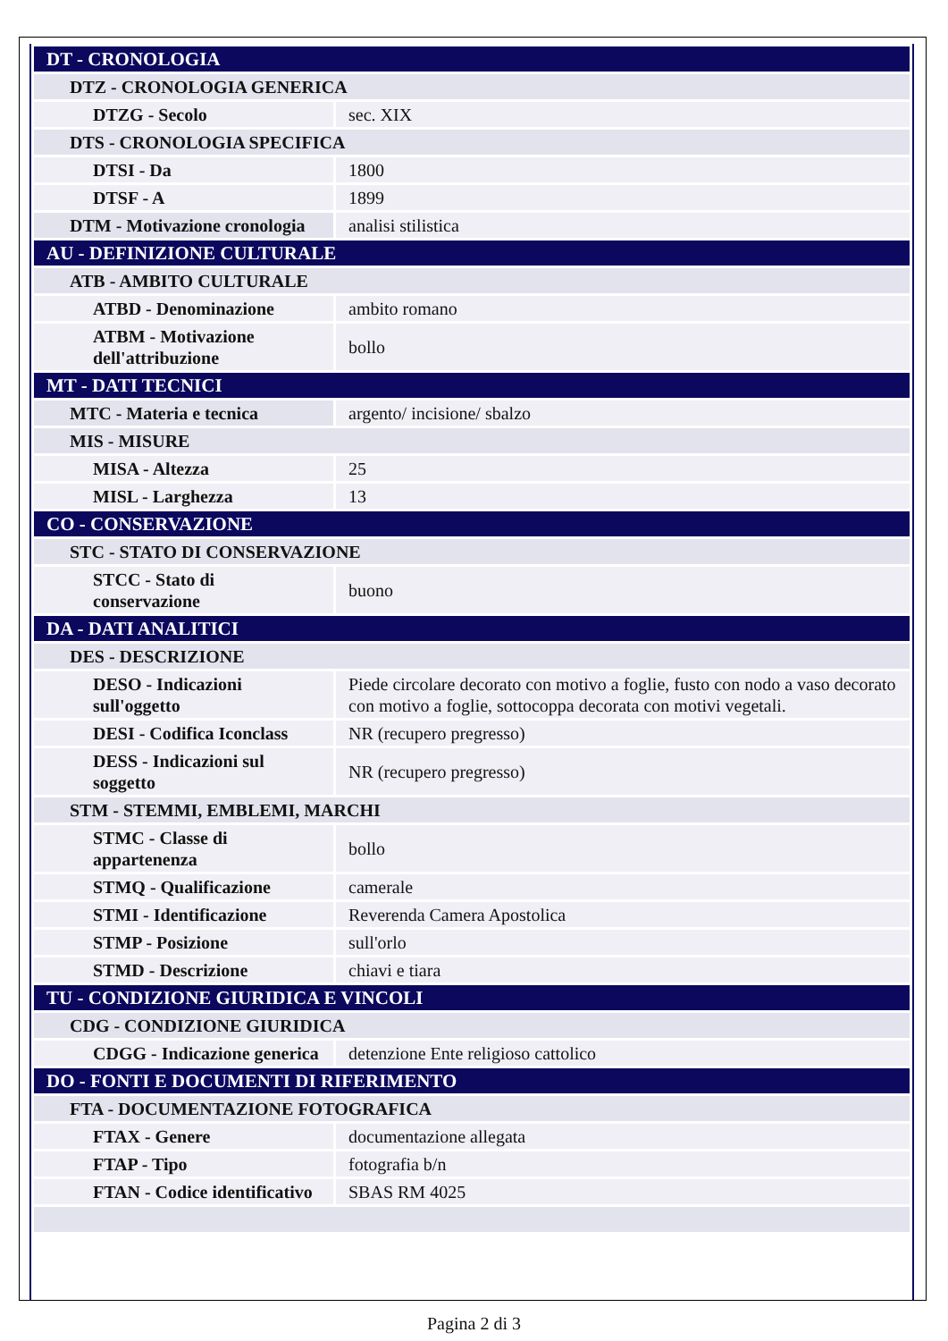| DT - CRONOLOGIA | |
| DTZ - CRONOLOGIA GENERICA | |
| DTZG - Secolo | sec. XIX |
| DTS - CRONOLOGIA SPECIFICA | |
| DTSI - Da | 1800 |
| DTSF - A | 1899 |
| DTM - Motivazione cronologia | analisi stilistica |
| AU - DEFINIZIONE CULTURALE | |
| ATB - AMBITO CULTURALE | |
| ATBD - Denominazione | ambito romano |
| ATBM - Motivazione dell'attribuzione | bollo |
| MT - DATI TECNICI | |
| MTC - Materia e tecnica | argento/ incisione/ sbalzo |
| MIS - MISURE | |
| MISA - Altezza | 25 |
| MISL - Larghezza | 13 |
| CO - CONSERVAZIONE | |
| STC - STATO DI CONSERVAZIONE | |
| STCC - Stato di conservazione | buono |
| DA - DATI ANALITICI | |
| DES - DESCRIZIONE | |
| DESO - Indicazioni sull'oggetto | Piede circolare decorato con motivo a foglie, fusto con nodo a vaso decorato con motivo a foglie, sottocoppa decorata con motivi vegetali. |
| DESI - Codifica Iconclass | NR (recupero pregresso) |
| DESS - Indicazioni sul soggetto | NR (recupero pregresso) |
| STM - STEMMI, EMBLEMI, MARCHI | |
| STMC - Classe di appartenenza | bollo |
| STMQ - Qualificazione | camerale |
| STMI - Identificazione | Reverenda Camera Apostolica |
| STMP - Posizione | sull'orlo |
| STMD - Descrizione | chiavi e tiara |
| TU - CONDIZIONE GIURIDICA E VINCOLI | |
| CDG - CONDIZIONE GIURIDICA | |
| CDGG - Indicazione generica | detenzione Ente religioso cattolico |
| DO - FONTI E DOCUMENTI DI RIFERIMENTO | |
| FTA - DOCUMENTAZIONE FOTOGRAFICA | |
| FTAX - Genere | documentazione allegata |
| FTAP - Tipo | fotografia b/n |
| FTAN - Codice identificativo | SBAS RM 4025 |
Pagina 2 di 3